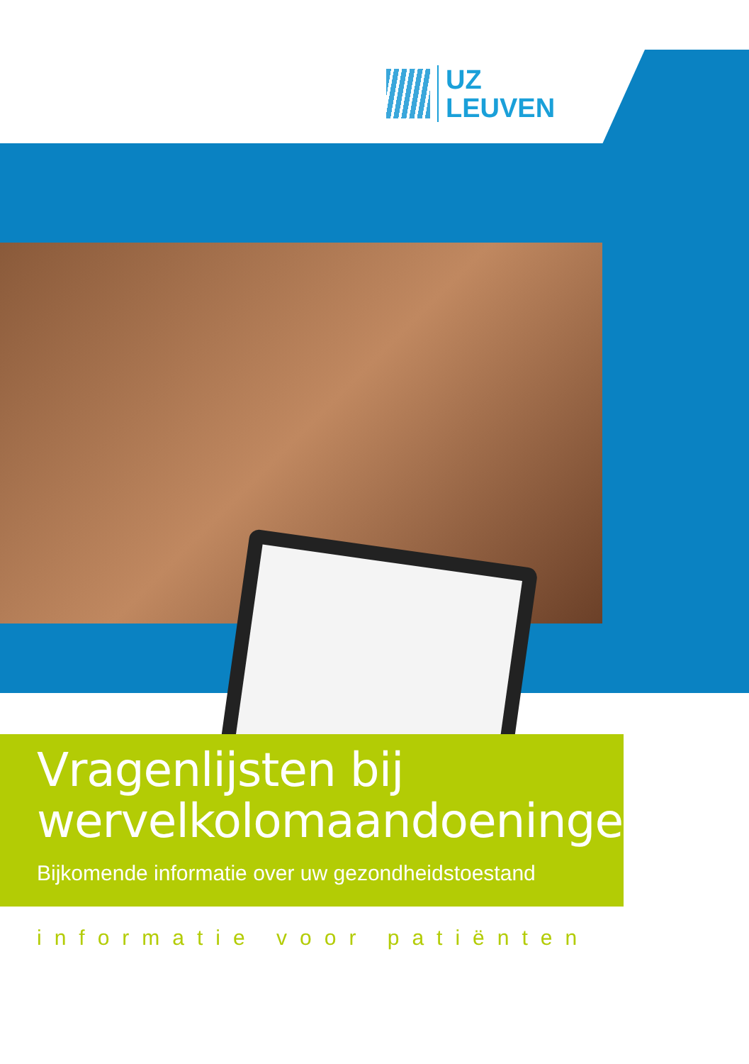UZ
LEUVEN
Vragenlijsten bij
wervelkolomaandoeningen
Bijkomende informatie over uw gezondheidstoestand
informatie voor patiënten